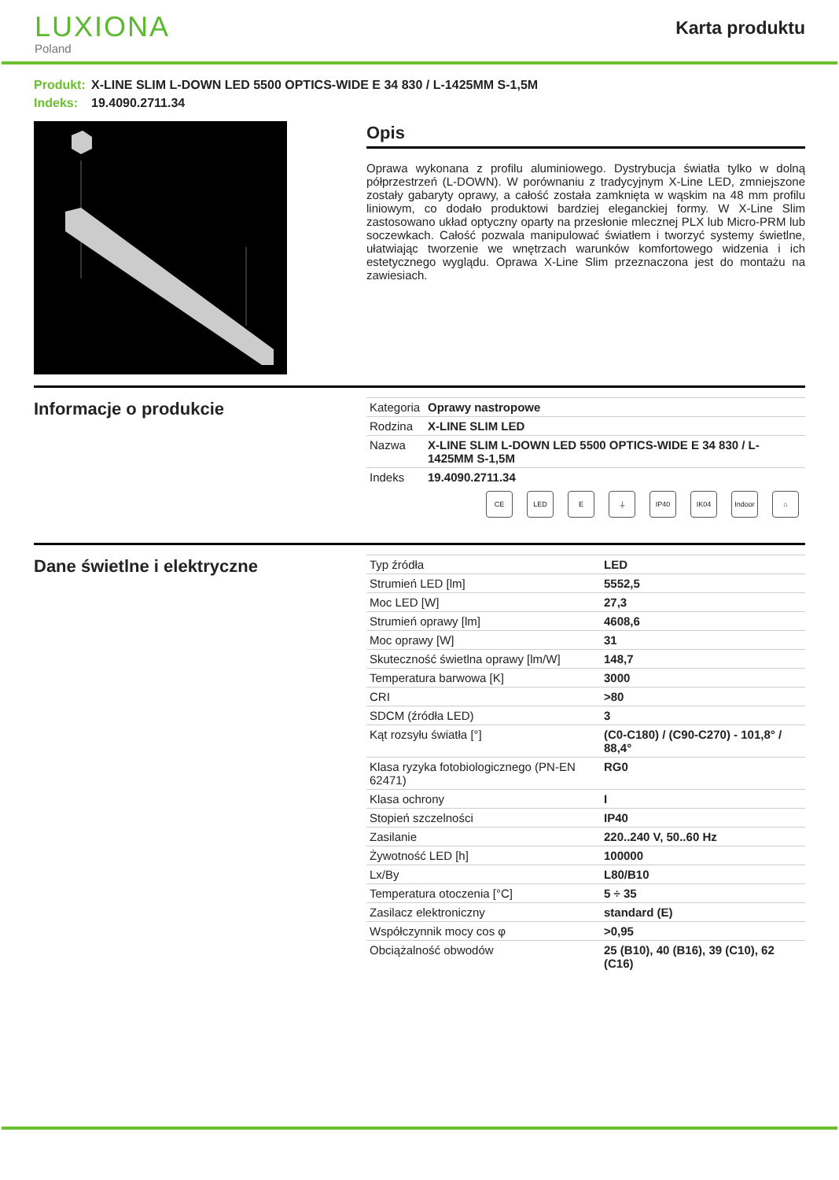LUXIONA
Poland
Karta produktu
Produkt: X-LINE SLIM L-DOWN LED 5500 OPTICS-WIDE E 34 830 / L-1425MM S-1,5M
Indeks: 19.4090.2711.34
Opis
Oprawa wykonana z profilu aluminiowego. Dystrybucja światła tylko w dolną półprzestrzeń (L-DOWN). W porównaniu z tradycyjnym X-Line LED, zmniejszone zostały gabaryty oprawy, a całość została zamknięta w wąskim na 48 mm profilu liniowym, co dodało produktowi bardziej eleganckiej formy. W X-Line Slim zastosowano układ optyczny oparty na przesłonie mlecznej PLX lub Micro-PRM lub soczewkach. Całość pozwala manipulować światłem i tworzyć systemy świetlne, ułatwiając tworzenie we wnętrzach warunków komfortowego widzenia i ich estetycznego wyglądu. Oprawa X-Line Slim przeznaczona jest do montażu na zawiesiach.
Informacje o produkcie
| Kategoria | Oprawy nastropowe |
| Rodzina | X-LINE SLIM LED |
| Nazwa | X-LINE SLIM L-DOWN LED 5500 OPTICS-WIDE E 34 830 / L-1425MM S-1,5M |
| Indeks | 19.4090.2711.34 |
CE LED E ⏚ IP40 IK04 Indoor
⌂
Dane świetlne i elektryczne
| Typ źródła | LED |
| Strumień LED [lm] | 5552,5 |
| Moc LED [W] | 27,3 |
| Strumień oprawy [lm] | 4608,6 |
| Moc oprawy [W] | 31 |
| Skuteczność świetlna oprawy [lm/W] | 148,7 |
| Temperatura barwowa [K] | 3000 |
| CRI | >80 |
| SDCM (źródła LED) | 3 |
| Kąt rozsyłu światła [°] | (C0-C180) / (C90-C270) - 101,8° / 88,4° |
| Klasa ryzyka fotobiologicznego (PN-EN 62471) | RG0 |
| Klasa ochrony | I |
| Stopień szczelności | IP40 |
| Zasilanie | 220..240 V, 50..60 Hz |
| Żywotność LED [h] | 100000 |
| Lx/By | L80/B10 |
| Temperatura otoczenia [°C] | 5 ÷ 35 |
| Zasilacz elektroniczny | standard (E) |
| Współczynnik mocy cos φ | >0,95 |
| Obciążalność obwodów | 25 (B10), 40 (B16), 39 (C10), 62 (C16) |